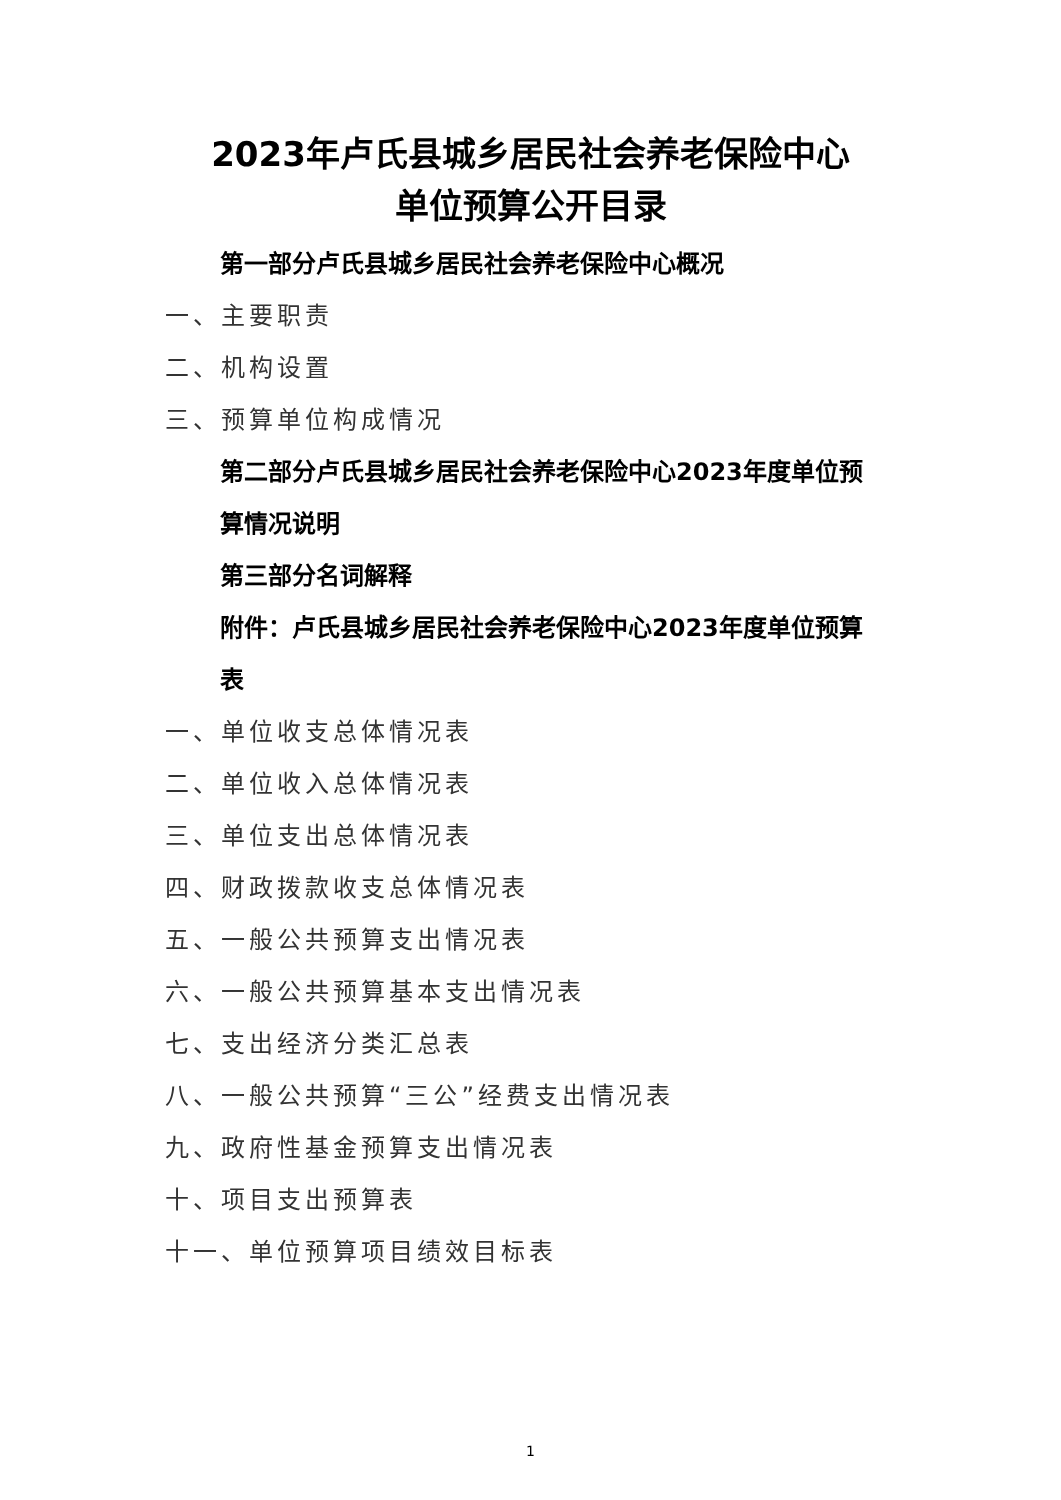2023年卢氏县城乡居民社会养老保险中心
单位预算公开目录
第一部分卢氏县城乡居民社会养老保险中心概况
一、主要职责
二、机构设置
三、预算单位构成情况
第二部分卢氏县城乡居民社会养老保险中心2023年度单位预算情况说明
第三部分名词解释
附件：卢氏县城乡居民社会养老保险中心2023年度单位预算表
一、单位收支总体情况表
二、单位收入总体情况表
三、单位支出总体情况表
四、财政拨款收支总体情况表
五、一般公共预算支出情况表
六、一般公共预算基本支出情况表
七、支出经济分类汇总表
八、一般公共预算“三公”经费支出情况表
九、政府性基金预算支出情况表
十、项目支出预算表
十一、单位预算项目绩效目标表
1